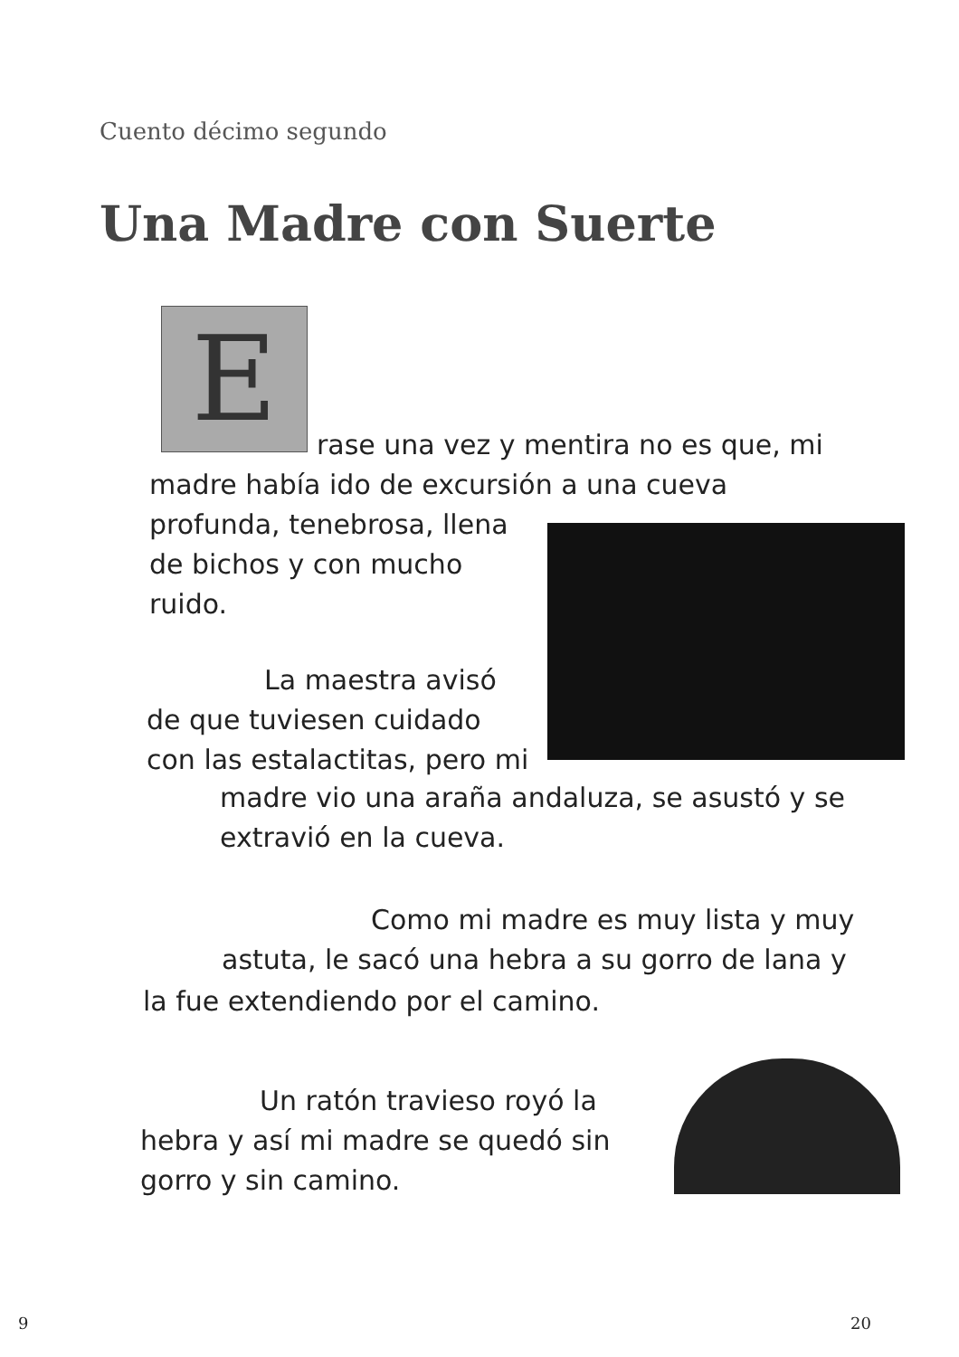Cuento décimo segundo
Una Madre con Suerte
E
rase una vez y mentira no es que, mi
madre había ido de excursión a una cueva
profunda, tenebrosa, llena
de bichos y con mucho
ruido.
La maestra avisó
de que tuviesen cuidado
con las estalactitas, pero mi
madre vio una araña andaluza, se asustó y se
extravió en la cueva.
Como mi madre es muy lista y muy
astuta, le sacó una hebra a su gorro de lana y
la fue extendiendo por el camino.
Un ratón travieso royó la
hebra y así mi madre se quedó sin
gorro y sin camino.
9 20